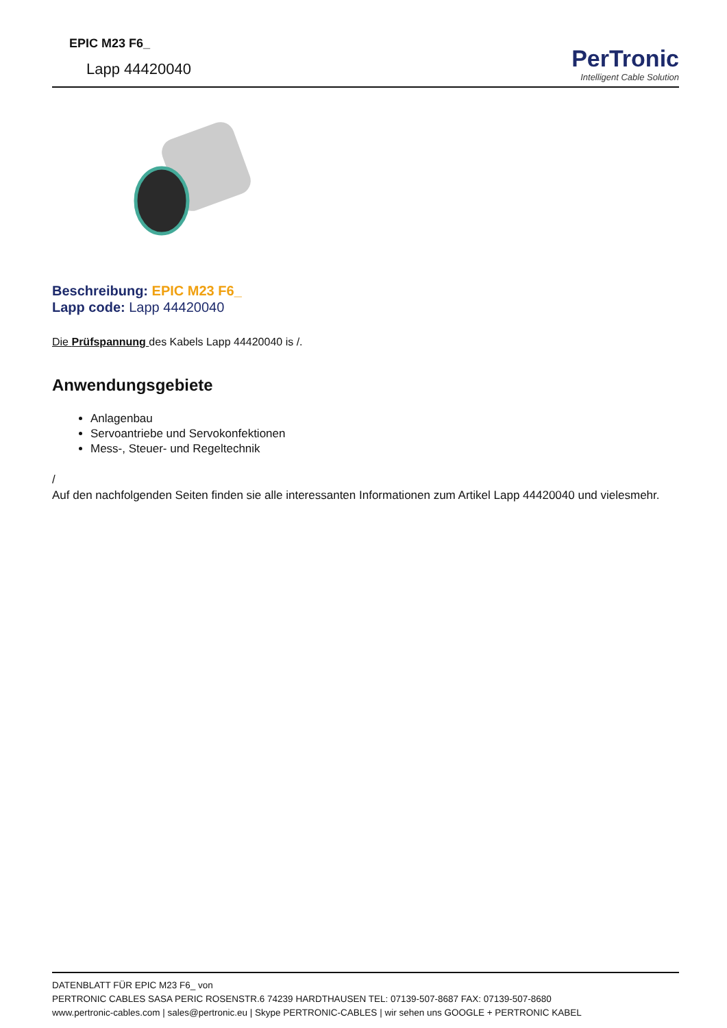EPIC M23 F6_
Lapp 44420040
PerTronic
Intelligent Cable Solution
Beschreibung: EPIC M23 F6_
Lapp code: Lapp 44420040
Die Prüfspannung des Kabels Lapp 44420040 is /.
Anwendungsgebiete
Anlagenbau
Servoantriebe und Servokonfektionen
Mess-, Steuer- und Regeltechnik
/
Auf den nachfolgenden Seiten finden sie alle interessanten Informationen zum Artikel Lapp 44420040 und vielesmehr.
DATENBLATT FÜR EPIC M23 F6_ von
PERTRONIC CABLES SASA PERIC ROSENSTR.6 74239 HARDTHAUSEN TEL: 07139-507-8687 FAX: 07139-507-8680
www.pertronic-cables.com | sales@pertronic.eu | Skype PERTRONIC-CABLES | wir sehen uns GOOGLE + PERTRONIC KABEL